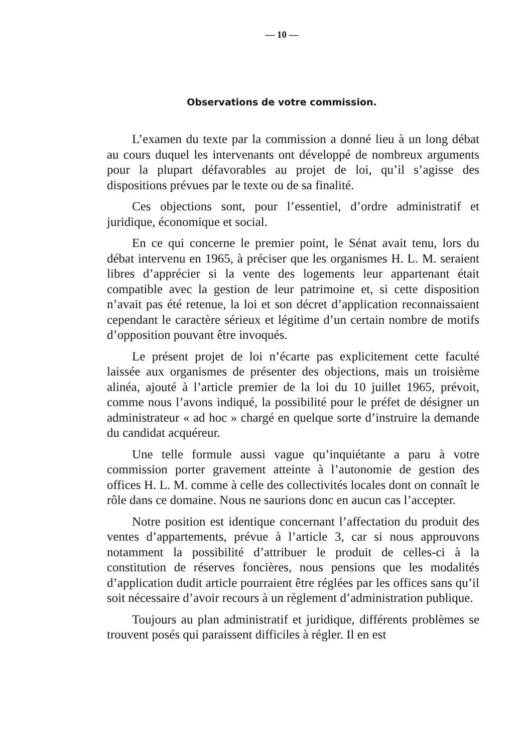— 10 —
Observations de votre commission.
L’examen du texte par la commission a donné lieu à un long débat au cours duquel les intervenants ont développé de nombreux arguments pour la plupart défavorables au projet de loi, qu’il s’agisse des dispositions prévues par le texte ou de sa finalité.
Ces objections sont, pour l’essentiel, d’ordre administratif et juridique, économique et social.
En ce qui concerne le premier point, le Sénat avait tenu, lors du débat intervenu en 1965, à préciser que les organismes H. L. M. seraient libres d’apprécier si la vente des logements leur appartenant était compatible avec la gestion de leur patrimoine et, si cette disposition n’avait pas été retenue, la loi et son décret d’application reconnaissaient cependant le caractère sérieux et légitime d’un certain nombre de motifs d’opposition pouvant être invoqués.
Le présent projet de loi n’écarte pas explicitement cette faculté laissée aux organismes de présenter des objections, mais un troisième alinéa, ajouté à l’article premier de la loi du 10 juillet 1965, prévoit, comme nous l’avons indiqué, la possibilité pour le préfet de désigner un administrateur « ad hoc » chargé en quelque sorte d’instruire la demande du candidat acquéreur.
Une telle formule aussi vague qu’inquiétante a paru à votre commission porter gravement atteinte à l’autonomie de gestion des offices H. L. M. comme à celle des collectivités locales dont on connaît le rôle dans ce domaine. Nous ne saurions donc en aucun cas l’accepter.
Notre position est identique concernant l’affectation du produit des ventes d’appartements, prévue à l’article 3, car si nous approuvons notamment la possibilité d’attribuer le produit de celles-ci à la constitution de réserves foncières, nous pensions que les modalités d’application dudit article pourraient être réglées par les offices sans qu’il soit nécessaire d’avoir recours à un règlement d’administration publique.
Toujours au plan administratif et juridique, différents problèmes se trouvent posés qui paraissent difficiles à régler. Il en est